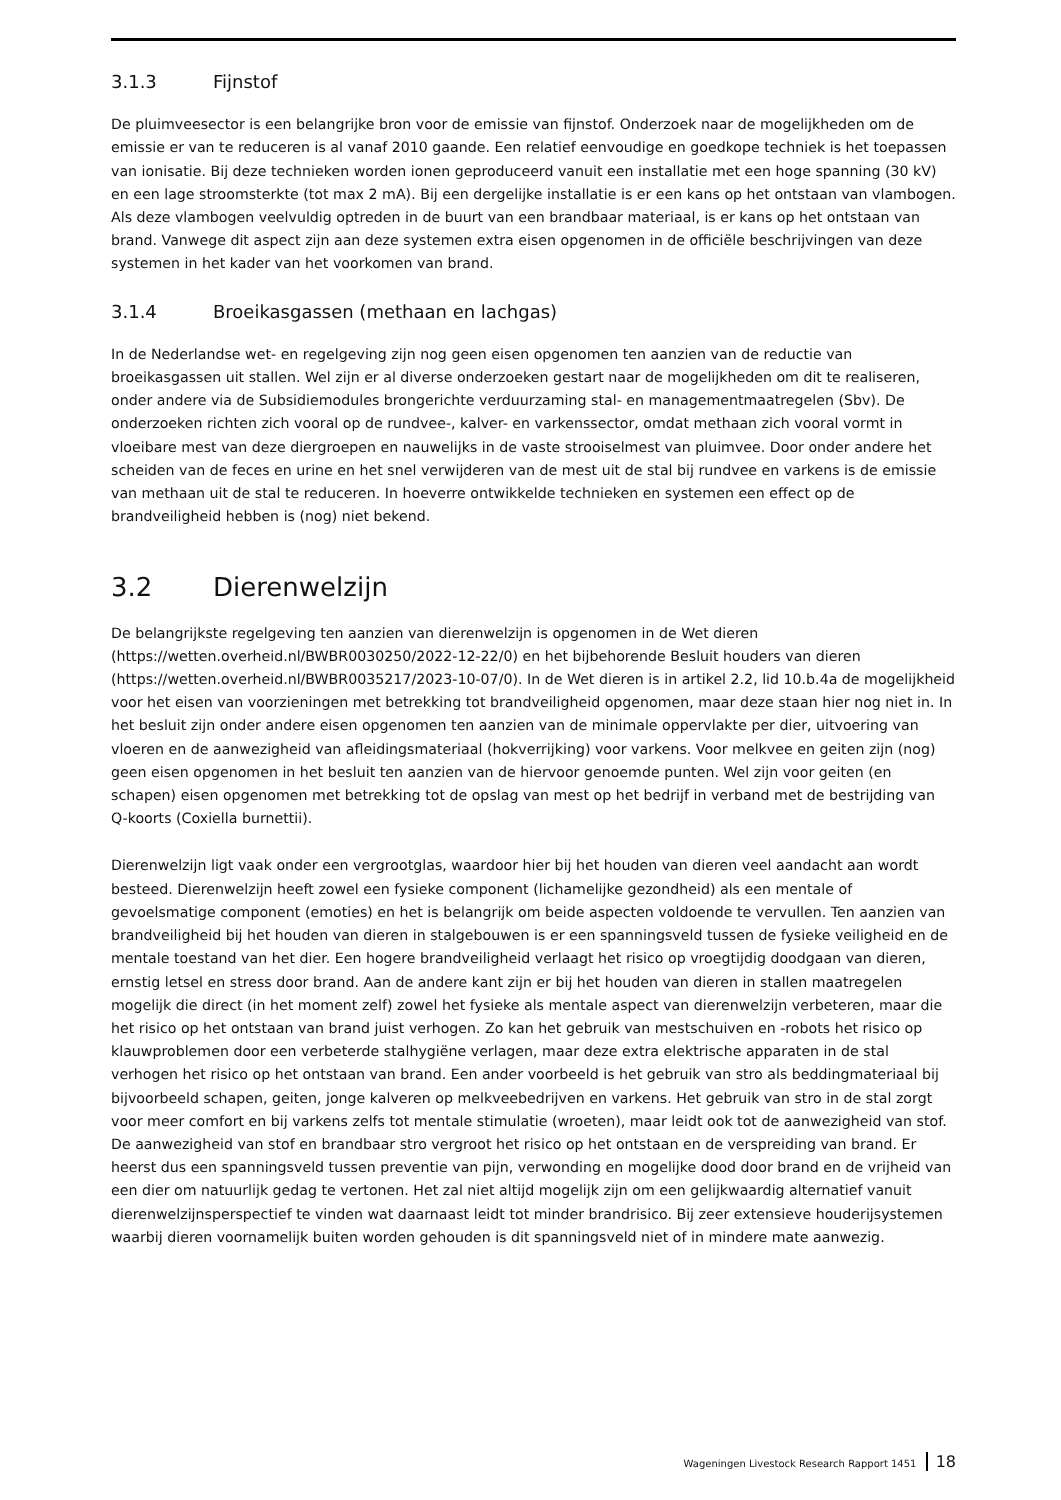3.1.3 Fijnstof
De pluimveesector is een belangrijke bron voor de emissie van fijnstof. Onderzoek naar de mogelijkheden om de emissie er van te reduceren is al vanaf 2010 gaande. Een relatief eenvoudige en goedkope techniek is het toepassen van ionisatie. Bij deze technieken worden ionen geproduceerd vanuit een installatie met een hoge spanning (30 kV) en een lage stroomsterkte (tot max 2 mA). Bij een dergelijke installatie is er een kans op het ontstaan van vlambogen. Als deze vlambogen veelvuldig optreden in de buurt van een brandbaar materiaal, is er kans op het ontstaan van brand. Vanwege dit aspect zijn aan deze systemen extra eisen opgenomen in de officiële beschrijvingen van deze systemen in het kader van het voorkomen van brand.
3.1.4 Broeikasgassen (methaan en lachgas)
In de Nederlandse wet- en regelgeving zijn nog geen eisen opgenomen ten aanzien van de reductie van broeikasgassen uit stallen. Wel zijn er al diverse onderzoeken gestart naar de mogelijkheden om dit te realiseren, onder andere via de Subsidiemodules brongerichte verduurzaming stal- en managementmaatregelen (Sbv). De onderzoeken richten zich vooral op de rundvee-, kalver- en varkenssector, omdat methaan zich vooral vormt in vloeibare mest van deze diergroepen en nauwelijks in de vaste strooiselmest van pluimvee. Door onder andere het scheiden van de feces en urine en het snel verwijderen van de mest uit de stal bij rundvee en varkens is de emissie van methaan uit de stal te reduceren. In hoeverre ontwikkelde technieken en systemen een effect op de brandveiligheid hebben is (nog) niet bekend.
3.2 Dierenwelzijn
De belangrijkste regelgeving ten aanzien van dierenwelzijn is opgenomen in de Wet dieren (https://wetten.overheid.nl/BWBR0030250/2022-12-22/0) en het bijbehorende Besluit houders van dieren (https://wetten.overheid.nl/BWBR0035217/2023-10-07/0). In de Wet dieren is in artikel 2.2, lid 10.b.4a de mogelijkheid voor het eisen van voorzieningen met betrekking tot brandveiligheid opgenomen, maar deze staan hier nog niet in. In het besluit zijn onder andere eisen opgenomen ten aanzien van de minimale oppervlakte per dier, uitvoering van vloeren en de aanwezigheid van afleidingsmateriaal (hokverrijking) voor varkens. Voor melkvee en geiten zijn (nog) geen eisen opgenomen in het besluit ten aanzien van de hiervoor genoemde punten. Wel zijn voor geiten (en schapen) eisen opgenomen met betrekking tot de opslag van mest op het bedrijf in verband met de bestrijding van Q-koorts (Coxiella burnettii).
Dierenwelzijn ligt vaak onder een vergrootglas, waardoor hier bij het houden van dieren veel aandacht aan wordt besteed. Dierenwelzijn heeft zowel een fysieke component (lichamelijke gezondheid) als een mentale of gevoelsmatige component (emoties) en het is belangrijk om beide aspecten voldoende te vervullen. Ten aanzien van brandveiligheid bij het houden van dieren in stalgebouwen is er een spanningsveld tussen de fysieke veiligheid en de mentale toestand van het dier. Een hogere brandveiligheid verlaagt het risico op vroegtijdig doodgaan van dieren, ernstig letsel en stress door brand. Aan de andere kant zijn er bij het houden van dieren in stallen maatregelen mogelijk die direct (in het moment zelf) zowel het fysieke als mentale aspect van dierenwelzijn verbeteren, maar die het risico op het ontstaan van brand juist verhogen. Zo kan het gebruik van mestschuiven en -robots het risico op klauwproblemen door een verbeterde stalhygiëne verlagen, maar deze extra elektrische apparaten in de stal verhogen het risico op het ontstaan van brand. Een ander voorbeeld is het gebruik van stro als beddingmateriaal bij bijvoorbeeld schapen, geiten, jonge kalveren op melkveebedrijven en varkens. Het gebruik van stro in de stal zorgt voor meer comfort en bij varkens zelfs tot mentale stimulatie (wroeten), maar leidt ook tot de aanwezigheid van stof. De aanwezigheid van stof en brandbaar stro vergroot het risico op het ontstaan en de verspreiding van brand. Er heerst dus een spanningsveld tussen preventie van pijn, verwonding en mogelijke dood door brand en de vrijheid van een dier om natuurlijk gedag te vertonen. Het zal niet altijd mogelijk zijn om een gelijkwaardig alternatief vanuit dierenwelzijnsperspectief te vinden wat daarnaast leidt tot minder brandrisico. Bij zeer extensieve houderijsystemen waarbij dieren voornamelijk buiten worden gehouden is dit spanningsveld niet of in mindere mate aanwezig.
Wageningen Livestock Research Rapport 1451 18